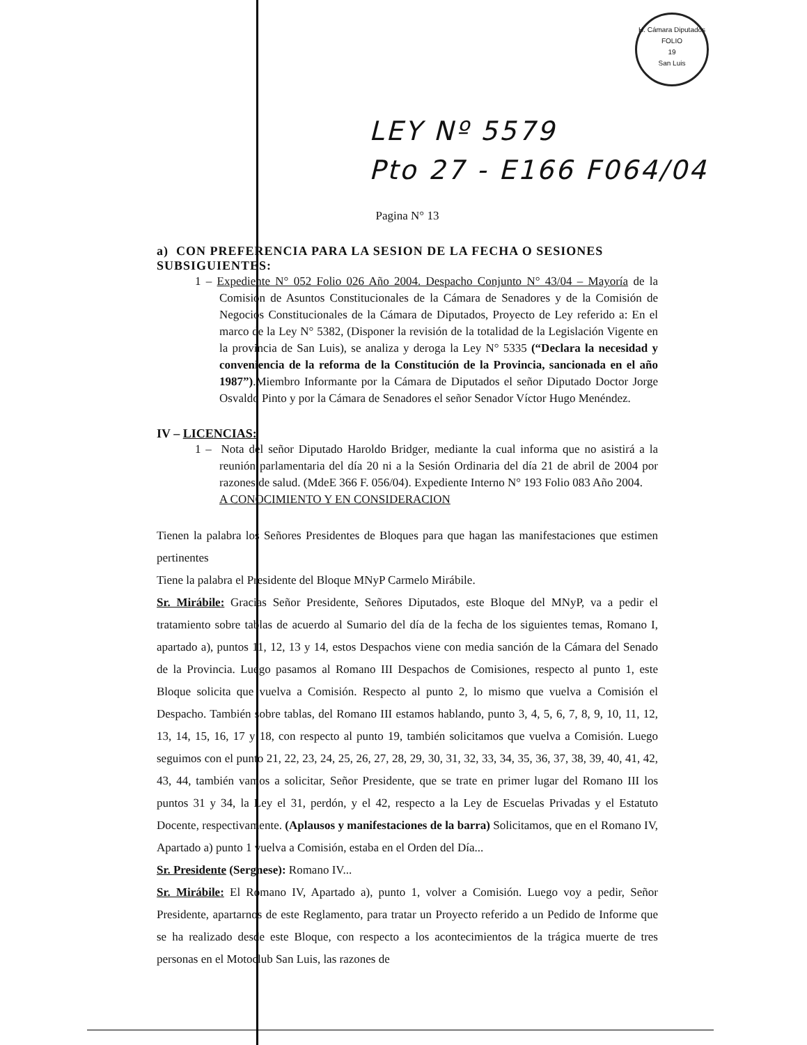H. Cámara Diputados
FOLIO
19
San Luis
LEY Nº 5579
Pto 27 - E166 F064/04
Pagina N° 13
a) CON PREFERENCIA PARA LA SESION DE LA FECHA O SESIONES SUBSIGUIENTES:
1 – Expediente N° 052 Folio 026 Año 2004. Despacho Conjunto N° 43/04 – Mayoría de la Comisión de Asuntos Constitucionales de la Cámara de Senadores y de la Comisión de Negocios Constitucionales de la Cámara de Diputados, Proyecto de Ley referido a: En el marco de la Ley N° 5382, (Disponer la revisión de la totalidad de la Legislación Vigente en la provincia de San Luis), se analiza y deroga la Ley N° 5335 (“Declara la necesidad y conveniencia de la reforma de la Constitución de la Provincia, sancionada en el año 1987”).Miembro Informante por la Cámara de Diputados el señor Diputado Doctor Jorge Osvaldo Pinto y por la Cámara de Senadores el señor Senador Víctor Hugo Menéndez.
IV – LICENCIAS:
1 – Nota del señor Diputado Haroldo Bridger, mediante la cual informa que no asistirá a la reunión parlamentaria del día 20 ni a la Sesión Ordinaria del día 21 de abril de 2004 por razones de salud. (MdeE 366 F. 056/04). Expediente Interno N° 193 Folio 083 Año 2004.
A CONOCIMIENTO Y EN CONSIDERACION
Tienen la palabra los Señores Presidentes de Bloques para que hagan las manifestaciones que estimen pertinentes
Tiene la palabra el Presidente del Bloque MNyP Carmelo Mirábile.
Sr. Mirábile: Gracias Señor Presidente, Señores Diputados, este Bloque del MNyP, va a pedir el tratamiento sobre tablas de acuerdo al Sumario del día de la fecha de los siguientes temas, Romano I, apartado a), puntos 11, 12, 13 y 14, estos Despachos viene con media sanción de la Cámara del Senado de la Provincia. Luego pasamos al Romano III Despachos de Comisiones, respecto al punto 1, este Bloque solicita que vuelva a Comisión. Respecto al punto 2, lo mismo que vuelva a Comisión el Despacho. También sobre tablas, del Romano III estamos hablando, punto 3, 4, 5, 6, 7, 8, 9, 10, 11, 12, 13, 14, 15, 16, 17 y 18, con respecto al punto 19, también solicitamos que vuelva a Comisión. Luego seguimos con el punto 21, 22, 23, 24, 25, 26, 27, 28, 29, 30, 31, 32, 33, 34, 35, 36, 37, 38, 39, 40, 41, 42, 43, 44, también vamos a solicitar, Señor Presidente, que se trate en primer lugar del Romano III los puntos 31 y 34, la Ley el 31, perdón, y el 42, respecto a la Ley de Escuelas Privadas y el Estatuto Docente, respectivamente. (Aplausos y manifestaciones de la barra) Solicitamos, que en el Romano IV, Apartado a) punto 1 vuelva a Comisión, estaba en el Orden del Día...
Sr. Presidente (Sergnese): Romano IV...
Sr. Mirábile: El Romano IV, Apartado a), punto 1, volver a Comisión. Luego voy a pedir, Señor Presidente, apartarnos de este Reglamento, para tratar un Proyecto referido a un Pedido de Informe que se ha realizado desde este Bloque, con respecto a los acontecimientos de la trágica muerte de tres personas en el Motoclub San Luis, las razones de